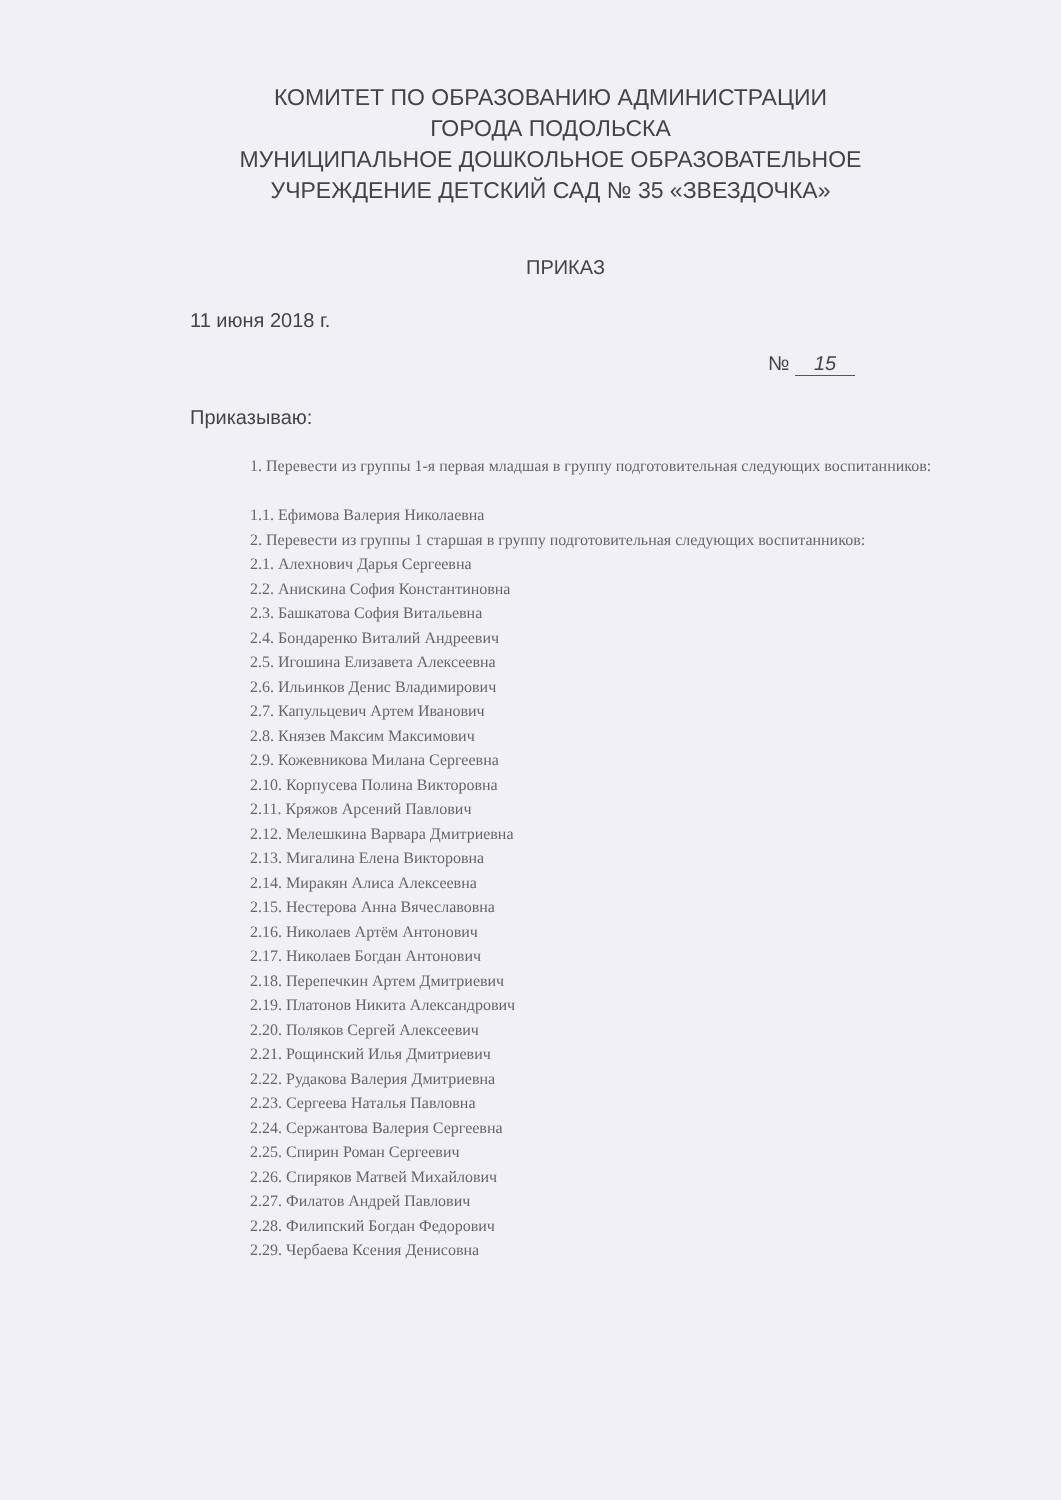КОМИТЕТ ПО ОБРАЗОВАНИЮ АДМИНИСТРАЦИИ
ГОРОДА ПОДОЛЬСКА
МУНИЦИПАЛЬНОЕ ДОШКОЛЬНОЕ ОБРАЗОВАТЕЛЬНОЕ
УЧРЕЖДЕНИЕ ДЕТСКИЙ САД № 35 «ЗВЕЗДОЧКА»
ПРИКАЗ
11 июня 2018 г.
№ 15
Приказываю:
1. Перевести из группы 1-я первая младшая в группу подготовительная следующих воспитанников:
1.1. Ефимова Валерия Николаевна
2. Перевести из группы 1 старшая в группу подготовительная следующих воспитанников:
2.1. Алехнович Дарья Сергеевна
2.2. Анискина София Константиновна
2.3. Башкатова София Витальевна
2.4. Бондаренко Виталий Андреевич
2.5. Игошина Елизавета Алексеевна
2.6. Ильинков Денис Владимирович
2.7. Капульцевич Артем Иванович
2.8. Князев Максим Максимович
2.9. Кожевникова Милана Сергеевна
2.10. Корпусева Полина Викторовна
2.11. Кряжов Арсений Павлович
2.12. Мелешкина Варвара Дмитриевна
2.13. Мигалина Елена Викторовна
2.14. Миракян Алиса Алексеевна
2.15. Нестерова Анна Вячеславовна
2.16. Николаев Артём Антонович
2.17. Николаев Богдан Антонович
2.18. Перепечкин Артем Дмитриевич
2.19. Платонов Никита Александрович
2.20. Поляков Сергей Алексеевич
2.21. Рощинский Илья Дмитриевич
2.22. Рудакова Валерия Дмитриевна
2.23. Сергеева Наталья Павловна
2.24. Сержантова Валерия Сергеевна
2.25. Спирин Роман Сергеевич
2.26. Спиряков Матвей Михайлович
2.27. Филатов Андрей Павлович
2.28. Филипский Богдан Федорович
2.29. Чербаева Ксения Денисовна